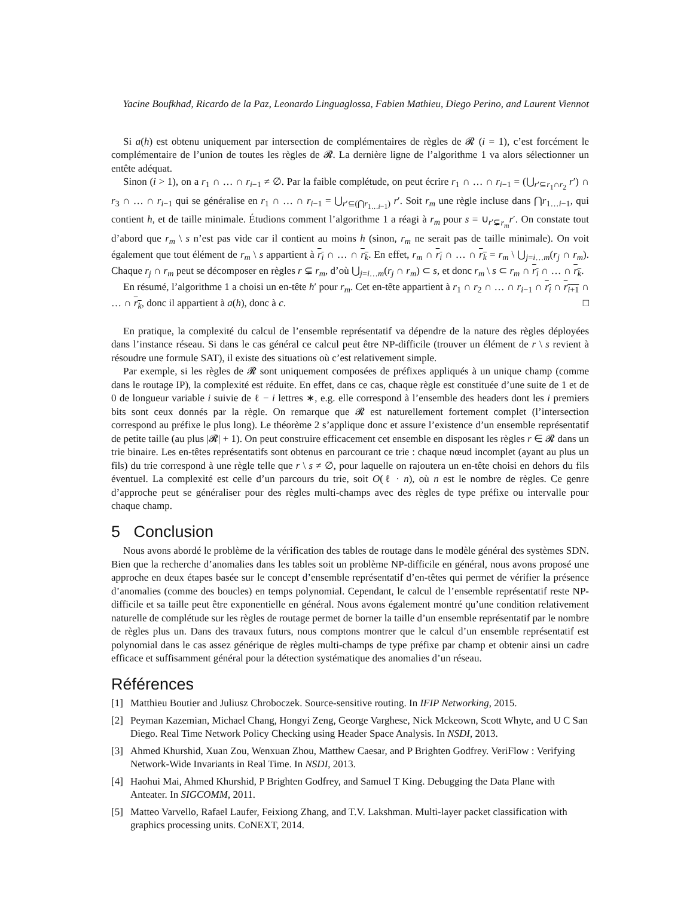Yacine Boufkhad, Ricardo de la Paz, Leonardo Linguaglossa, Fabien Mathieu, Diego Perino, and Laurent Viennot
Si a(h) est obtenu uniquement par intersection de complémentaires de règles de 𝓡 (i = 1), c’est forcément le complémentaire de l’union de toutes les règles de 𝓡. La dernière ligne de l’algorithme 1 va alors sélectionner un entête adéquat.
Sinon (i > 1), on a r<sub>1</sub> ∩ … ∩ r<sub>i−1</sub> ≠ ∅. Par la faible complétude, on peut écrire r<sub>1</sub> ∩ … ∩ r<sub>i−1</sub> = (⋃<sub>r′⊆r<sub>1</sub>∩r<sub>2</sub></sub> r′) ∩ r<sub>3</sub> ∩ … ∩ r<sub>i−1</sub> qui se généralise en r<sub>1</sub> ∩ … ∩ r<sub>i−1</sub> = ⋃<sub>r′⊆(⋂r<sub>1…i−1</sub>)</sub> r′. Soit r<sub>m</sub> une règle incluse dans ⋂r<sub>1…i−1</sub>, qui contient h, et de taille minimale. Étudions comment l’algorithme 1 a réagi à r<sub>m</sub> pour s = ∪<sub>r′⊊r<sub>m</sub></sub>r′. On constate tout d’abord que r<sub>m</sub> \ s n’est pas vide car il contient au moins h (sinon, r<sub>m</sub> ne serait pas de taille minimale). On voit également que tout élément de r<sub>m</sub> \ s appartient à r<sub>i</sub> ∩ … ∩ r<sub>k</sub>. En effet, r<sub>m</sub> ∩ r<sub>i</sub> ∩ … ∩ r<sub>k</sub> = r<sub>m</sub> \ ⋃<sub>j=i…m</sub>(r<sub>j</sub> ∩ r<sub>m</sub>). Chaque r<sub>j</sub> ∩ r<sub>m</sub> peut se décomposer en règles r ⊊ r<sub>m</sub>, d’où ⋃<sub>j=i…m</sub>(r<sub>j</sub> ∩ r<sub>m</sub>) ⊂ s, et donc r<sub>m</sub> \ s ⊂ r<sub>m</sub> ∩ r<sub>i</sub> ∩ … ∩ r<sub>k</sub>.
En résumé, l’algorithme 1 a choisi un en-tête h′ pour r<sub>m</sub>. Cet en-tête appartient à r<sub>1</sub> ∩ r<sub>2</sub> ∩ … ∩ r<sub>i−1</sub> ∩ r<sub>i</sub> ∩ r<sub>i+1</sub> ∩ … ∩ r<sub>k</sub>, donc il appartient à a(h), donc à c. □
En pratique, la complexité du calcul de l’ensemble représentatif va dépendre de la nature des règles déployées dans l’instance réseau. Si dans le cas général ce calcul peut être NP-difficile (trouver un élément de r \ s revient à résoudre une formule SAT), il existe des situations où c’est relativement simple.
Par exemple, si les règles de 𝓡 sont uniquement composées de préfixes appliqués à un unique champ (comme dans le routage IP), la complexité est réduite. En effet, dans ce cas, chaque règle est constituée d’une suite de 1 et de 0 de longueur variable i suivie de ℓ − i lettres ∗, e.g. elle correspond à l’ensemble des headers dont les i premiers bits sont ceux donnés par la règle. On remarque que 𝓡 est naturellement fortement complet (l’intersection correspond au préfixe le plus long). Le théorème 2 s’applique donc et assure l’existence d’un ensemble représentatif de petite taille (au plus |𝓡| + 1). On peut construire efficacement cet ensemble en disposant les règles r ∈ 𝓡 dans un trie binaire. Les en-têtes représentatifs sont obtenus en parcourant ce trie : chaque nœud incomplet (ayant au plus un fils) du trie correspond à une règle telle que r \ s ≠ ∅, pour laquelle on rajoutera un en-tête choisi en dehors du fils éventuel. La complexité est celle d’un parcours du trie, soit O(ℓ · n), où n est le nombre de règles. Ce genre d’approche peut se généraliser pour des règles multi-champs avec des règles de type préfixe ou intervalle pour chaque champ.
5 Conclusion
Nous avons abordé le problème de la vérification des tables de routage dans le modèle général des systèmes SDN. Bien que la recherche d’anomalies dans les tables soit un problème NP-difficile en général, nous avons proposé une approche en deux étapes basée sur le concept d’ensemble représentatif d’en-têtes qui permet de vérifier la présence d’anomalies (comme des boucles) en temps polynomial. Cependant, le calcul de l’ensemble représentatif reste NP-difficile et sa taille peut être exponentielle en général. Nous avons également montré qu’une condition relativement naturelle de complétude sur les règles de routage permet de borner la taille d’un ensemble représentatif par le nombre de règles plus un. Dans des travaux futurs, nous comptons montrer que le calcul d’un ensemble représentatif est polynomial dans le cas assez générique de règles multi-champs de type préfixe par champ et obtenir ainsi un cadre efficace et suffisamment général pour la détection systématique des anomalies d’un réseau.
Références
[1] Matthieu Boutier and Juliusz Chroboczek. Source-sensitive routing. In IFIP Networking, 2015.
[2] Peyman Kazemian, Michael Chang, Hongyi Zeng, George Varghese, Nick Mckeown, Scott Whyte, and U C San Diego. Real Time Network Policy Checking using Header Space Analysis. In NSDI, 2013.
[3] Ahmed Khurshid, Xuan Zou, Wenxuan Zhou, Matthew Caesar, and P Brighten Godfrey. VeriFlow : Verifying Network-Wide Invariants in Real Time. In NSDI, 2013.
[4] Haohui Mai, Ahmed Khurshid, P Brighten Godfrey, and Samuel T King. Debugging the Data Plane with Anteater. In SIGCOMM, 2011.
[5] Matteo Varvello, Rafael Laufer, Feixiong Zhang, and T.V. Lakshman. Multi-layer packet classification with graphics processing units. CoNEXT, 2014.